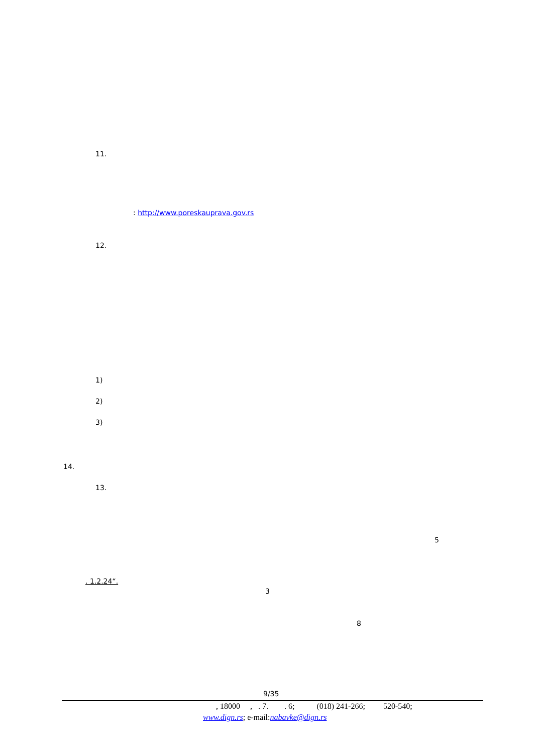11.
: http://www.poreskauprava.gov.rs
12.
1)
2)
3)
14.
13.
5
. 1.2.24“.
3
8
9/35
, 18000 , . 7. . 6; (018) 241-266; 520-540;
www.dign.rs; e-mail:nabavke@dign.rs